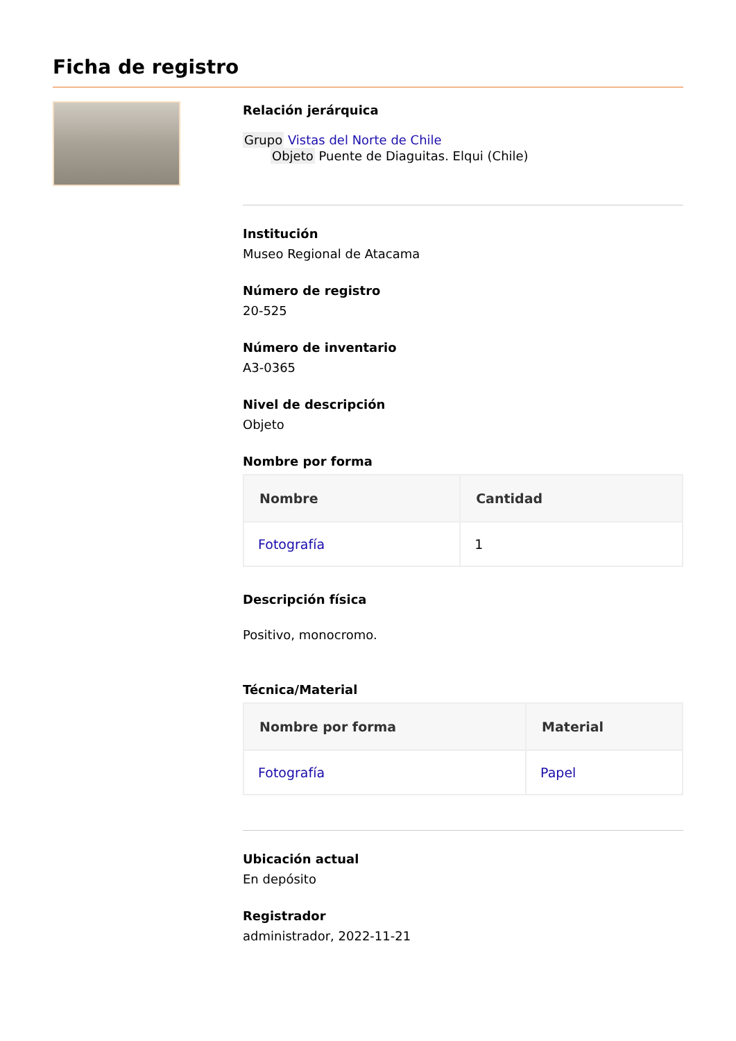Ficha de registro
Relación jerárquica
Grupo Vistas del Norte de Chile
Objeto Puente de Diaguitas. Elqui (Chile)
Institución
Museo Regional de Atacama
Número de registro
20-525
Número de inventario
A3-0365
Nivel de descripción
Objeto
Nombre por forma
| Nombre | Cantidad |
| --- | --- |
| Fotografía | 1 |
Descripción física
Positivo, monocromo.
Técnica/Material
| Nombre por forma | Material |
| --- | --- |
| Fotografía | Papel |
Ubicación actual
En depósito
Registrador
administrador, 2022-11-21